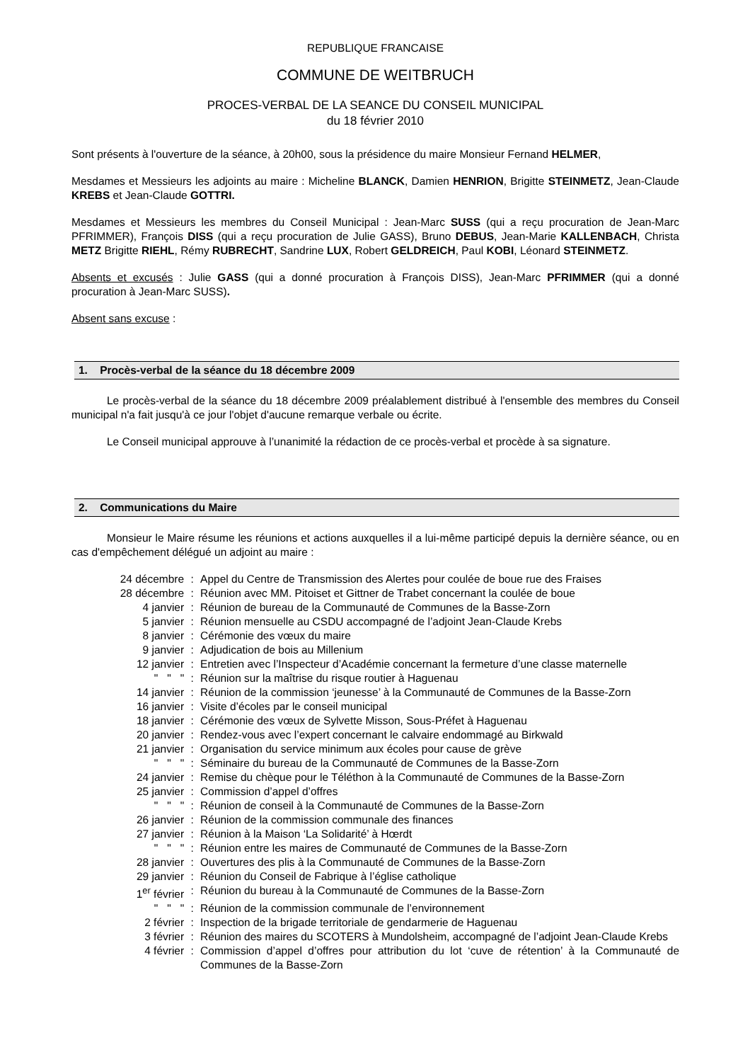REPUBLIQUE FRANCAISE
COMMUNE DE WEITBRUCH
PROCES-VERBAL DE LA SEANCE DU CONSEIL MUNICIPAL
du 18 février 2010
Sont présents à l'ouverture de la séance, à 20h00, sous la présidence du maire Monsieur Fernand HELMER,
Mesdames et Messieurs les adjoints au maire : Micheline BLANCK, Damien HENRION, Brigitte STEINMETZ, Jean-Claude KREBS et Jean-Claude GOTTRI.
Mesdames et Messieurs les membres du Conseil Municipal : Jean-Marc SUSS (qui a reçu procuration de Jean-Marc PFRIMMER), François DISS (qui a reçu procuration de Julie GASS), Bruno DEBUS, Jean-Marie KALLENBACH, Christa METZ Brigitte RIEHL, Rémy RUBRECHT, Sandrine LUX, Robert GELDREICH, Paul KOBI, Léonard STEINMETZ.
Absents et excusés : Julie GASS (qui a donné procuration à François DISS), Jean-Marc PFRIMMER (qui a donné procuration à Jean-Marc SUSS).
Absent sans excuse :
1. Procès-verbal de la séance du 18 décembre 2009
Le procès-verbal de la séance du 18 décembre 2009 préalablement distribué à l'ensemble des membres du Conseil municipal n'a fait jusqu'à ce jour l'objet d'aucune remarque verbale ou écrite.
Le Conseil municipal approuve à l’unanimité la rédaction de ce procès-verbal et procède à sa signature.
2. Communications du Maire
Monsieur le Maire résume les réunions et actions auxquelles il a lui-même participé depuis la dernière séance, ou en cas d'empêchement délégué un adjoint au maire :
| 24 décembre | : | Appel du Centre de Transmission des Alertes pour coulée de boue rue des Fraises |
| 28 décembre | : | Réunion avec MM. Pitoiset et Gittner de Trabet concernant la coulée de boue |
| 4 janvier | : | Réunion de bureau de la Communauté de Communes de la Basse-Zorn |
| 5 janvier | : | Réunion mensuelle au CSDU accompagné de l’adjoint Jean-Claude Krebs |
| 8 janvier | : | Cérémonie des vœux du maire |
| 9 janvier | : | Adjudication de bois au Millenium |
| 12 janvier | : | Entretien avec l’Inspecteur d’Académie concernant la fermeture d’une classe maternelle |
| " " " | : | Réunion sur la maîtrise du risque routier à Haguenau |
| 14 janvier | : | Réunion de la commission ‘jeunesse’ à la Communauté de Communes de la Basse-Zorn |
| 16 janvier | : | Visite d’écoles par le conseil municipal |
| 18 janvier | : | Cérémonie des vœux de Sylvette Misson, Sous-Préfet à Haguenau |
| 20 janvier | : | Rendez-vous avec l’expert concernant le calvaire endommagé au Birkwald |
| 21 janvier | : | Organisation du service minimum aux écoles pour cause de grève |
| " " " | : | Séminaire du bureau de la Communauté de Communes de la Basse-Zorn |
| 24 janvier | : | Remise du chèque pour le Téléthon à la Communauté de Communes de la Basse-Zorn |
| 25 janvier | : | Commission d’appel d’offres |
| " " " | : | Réunion de conseil à la Communauté de Communes de la Basse-Zorn |
| 26 janvier | : | Réunion de la commission communale des finances |
| 27 janvier | : | Réunion à la Maison ‘La Solidarité’ à Hœrdt |
| " " " | : | Réunion entre les maires de Communauté de Communes de la Basse-Zorn |
| 28 janvier | : | Ouvertures des plis à la Communauté de Communes de la Basse-Zorn |
| 29 janvier | : | Réunion du Conseil de Fabrique à l’église catholique |
| 1<sup>er</sup> février | : | Réunion du bureau à la Communauté de Communes de la Basse-Zorn |
| " " " | : | Réunion de la commission communale de l’environnement |
| 2 février | : | Inspection de la brigade territoriale de gendarmerie de Haguenau |
| 3 février | : | Réunion des maires du SCOTERS à Mundolsheim, accompagné de l’adjoint Jean-Claude Krebs |
| 4 février | : | Commission d’appel d’offres pour attribution du lot ‘cuve de rétention’ à la Communauté de Communes de la Basse-Zorn |